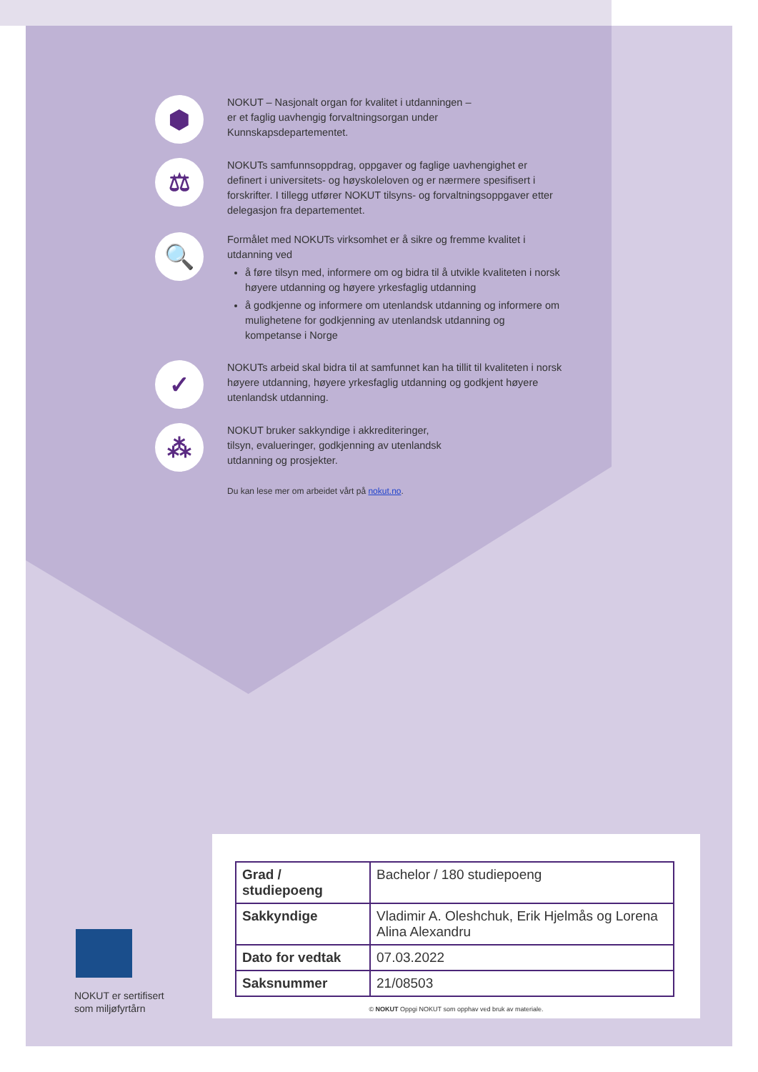⬢
NOKUT – Nasjonalt organ for kvalitet i utdanningen –
er et faglig uavhengig forvaltningsorgan under
Kunnskapsdepartementet.
⚖
NOKUTs samfunnsoppdrag, oppgaver og faglige uavhengighet er definert i universitets- og høyskoleloven og er nærmere spesifisert i forskrifter. I tillegg utfører NOKUT tilsyns- og forvaltningsoppgaver etter delegasjon fra departementet.
🔍
Formålet med NOKUTs virksomhet er å sikre og fremme kvalitet i utdanning ved
å føre tilsyn med, informere om og bidra til å utvikle kvaliteten i norsk høyere utdanning og høyere yrkesfaglig utdanning
å godkjenne og informere om utenlandsk utdanning og informere om mulighetene for godkjenning av utenlandsk utdanning og kompetanse i Norge
✓
NOKUTs arbeid skal bidra til at samfunnet kan ha tillit til kvaliteten i norsk høyere utdanning, høyere yrkesfaglig utdanning og godkjent høyere utenlandsk utdanning.
⁂
NOKUT bruker sakkyndige i akkrediteringer,
tilsyn, evalueringer, godkjenning av utenlandsk
utdanning og prosjekter.
Du kan lese mer om arbeidet vårt på nokut.no.
NOKUT er sertifisert
som miljøfyrtårn
| Grad / studiepoeng | Bachelor / 180 studiepoeng |
| Sakkyndige | Vladimir A. Oleshchuk, Erik Hjelmås og Lorena Alina Alexandru |
| Dato for vedtak | 07.03.2022 |
| Saksnummer | 21/08503 |
© NOKUT Oppgi NOKUT som opphav ved bruk av materiale.